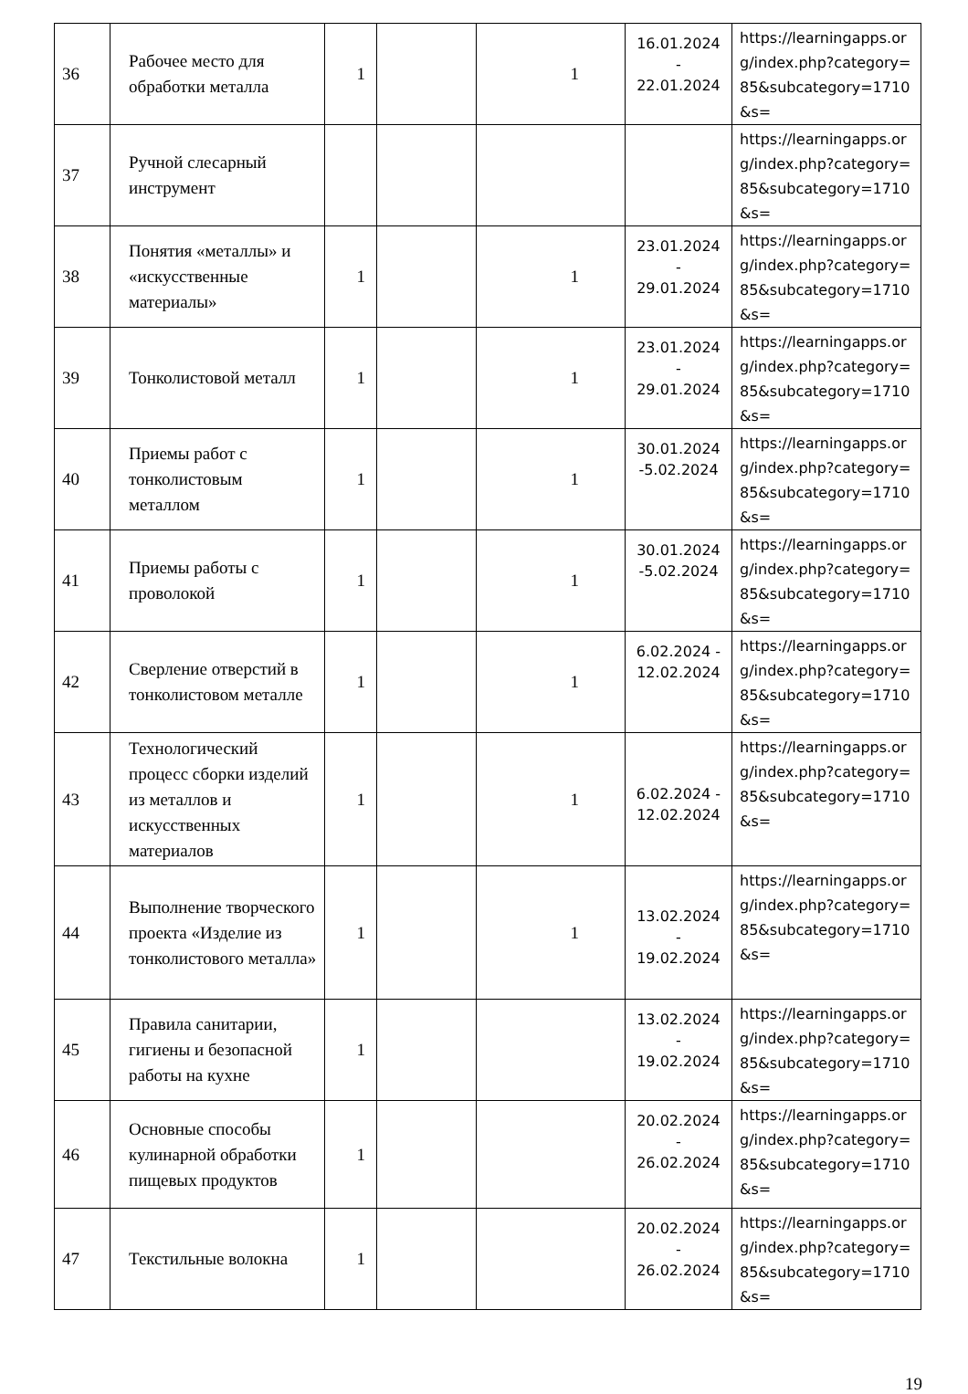| 36 | Рабочее место для обработки металла | 1 | | 1 | 16.01.2024 - 22.01.2024 | https://learningapps.org/index.php?category=85&subcategory=1710&s= |
| 37 | Ручной слесарный инструмент | | | | | https://learningapps.org/index.php?category=85&subcategory=1710&s= |
| 38 | Понятия «металлы» и «искусственные материалы» | 1 | | 1 | 23.01.2024 - 29.01.2024 | https://learningapps.org/index.php?category=85&subcategory=1710&s= |
| 39 | Тонколистовой металл | 1 | | 1 | 23.01.2024 - 29.01.2024 | https://learningapps.org/index.php?category=85&subcategory=1710&s= |
| 40 | Приемы работ с тонколистовым металлом | 1 | | 1 | 30.01.2024 -5.02.2024 | https://learningapps.org/index.php?category=85&subcategory=1710&s= |
| 41 | Приемы работы с проволокой | 1 | | 1 | 30.01.2024 -5.02.2024 | https://learningapps.org/index.php?category=85&subcategory=1710&s= |
| 42 | Сверление отверстий в тонколистовом металле | 1 | | 1 | 6.02.2024 - 12.02.2024 | https://learningapps.org/index.php?category=85&subcategory=1710&s= |
| 43 | Технологический процесс сборки изделий из металлов и искусственных материалов | 1 | | 1 | 6.02.2024 - 12.02.2024 | https://learningapps.org/index.php?category=85&subcategory=1710&s= |
| 44 | Выполнение творческого проекта «Изделие из тонколистового металла» | 1 | | 1 | 13.02.2024 - 19.02.2024 | https://learningapps.org/index.php?category=85&subcategory=1710&s= |
| 45 | Правила санитарии, гигиены и безопасной работы на кухне | 1 | | | 13.02.2024 - 19.02.2024 | https://learningapps.org/index.php?category=85&subcategory=1710&s= |
| 46 | Основные способы кулинарной обработки пищевых продуктов | 1 | | | 20.02.2024 - 26.02.2024 | https://learningapps.org/index.php?category=85&subcategory=1710&s= |
| 47 | Текстильные волокна | 1 | | | 20.02.2024 - 26.02.2024 | https://learningapps.org/index.php?category=85&subcategory=1710&s= |
19